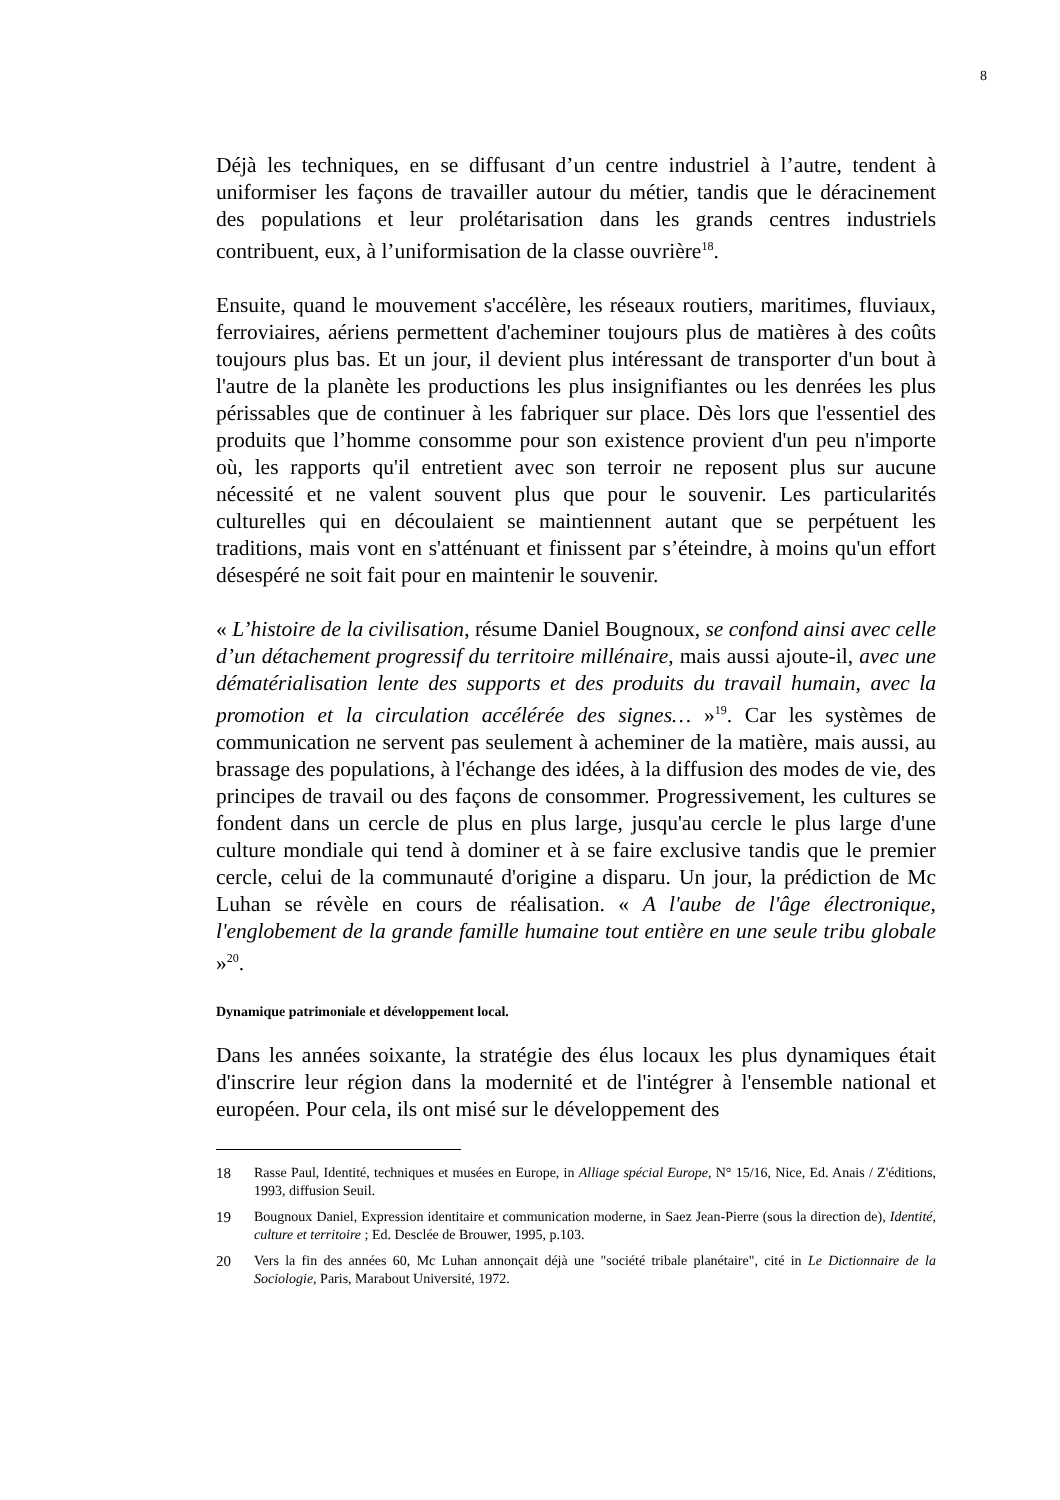8
Déjà les techniques, en se diffusant d’un centre industriel à l’autre, tendent à uniformiser les façons de travailler autour du métier, tandis que le déracinement des populations et leur prolétarisation dans les grands centres industriels contribuent, eux, à l’uniformisation de la classe ouvrière<sup>18</sup>.
Ensuite, quand le mouvement s'accélère, les réseaux routiers, maritimes, fluviaux, ferroviaires, aériens permettent d'acheminer toujours plus de matières à des coûts toujours plus bas. Et un jour, il devient plus intéressant de transporter d'un bout à l'autre de la planète les productions les plus insignifiantes ou les denrées les plus périssables que de continuer à les fabriquer sur place. Dès lors que l'essentiel des produits que l’homme consomme pour son existence provient d'un peu n'importe où, les rapports qu'il entretient avec son terroir ne reposent plus sur aucune nécessité et ne valent souvent plus que pour le souvenir. Les particularités culturelles qui en découlaient se maintiennent autant que se perpétuent les traditions, mais vont en s'atténuant et finissent par s’éteindre, à moins qu'un effort désespéré ne soit fait pour en maintenir le souvenir.
« L’histoire de la civilisation, résume Daniel Bougnoux, se confond ainsi avec celle d’un détachement progressif du territoire millénaire, mais aussi ajoute-il, avec une dématérialisation lente des supports et des produits du travail humain, avec la promotion et la circulation accélérée des signes… »<sup>19</sup>. Car les systèmes de communication ne servent pas seulement à acheminer de la matière, mais aussi, au brassage des populations, à l'échange des idées, à la diffusion des modes de vie, des principes de travail ou des façons de consommer. Progressivement, les cultures se fondent dans un cercle de plus en plus large, jusqu'au cercle le plus large d'une culture mondiale qui tend à dominer et à se faire exclusive tandis que le premier cercle, celui de la communauté d'origine a disparu. Un jour, la prédiction de Mc Luhan se révèle en cours de réalisation. « A l'aube de l'âge électronique, l'englobement de la grande famille humaine tout entière en une seule tribu globale »<sup>20</sup>.
Dynamique patrimoniale et développement local.
Dans les années soixante, la stratégie des élus locaux les plus dynamiques était d'inscrire leur région dans la modernité et de l'intégrer à l'ensemble national et européen. Pour cela, ils ont misé sur le développement des
18 Rasse Paul, Identité, techniques et musées en Europe, in Alliage spécial Europe, N° 15/16, Nice, Ed. Anais / Z'éditions, 1993, diffusion Seuil.
19 Bougnoux Daniel, Expression identitaire et communication moderne, in Saez Jean-Pierre (sous la direction de), Identité, culture et territoire ; Ed. Desclée de Brouwer, 1995, p.103.
20 Vers la fin des années 60, Mc Luhan annonçait déjà une "société tribale planétaire", cité in Le Dictionnaire de la Sociologie, Paris, Marabout Université, 1972.